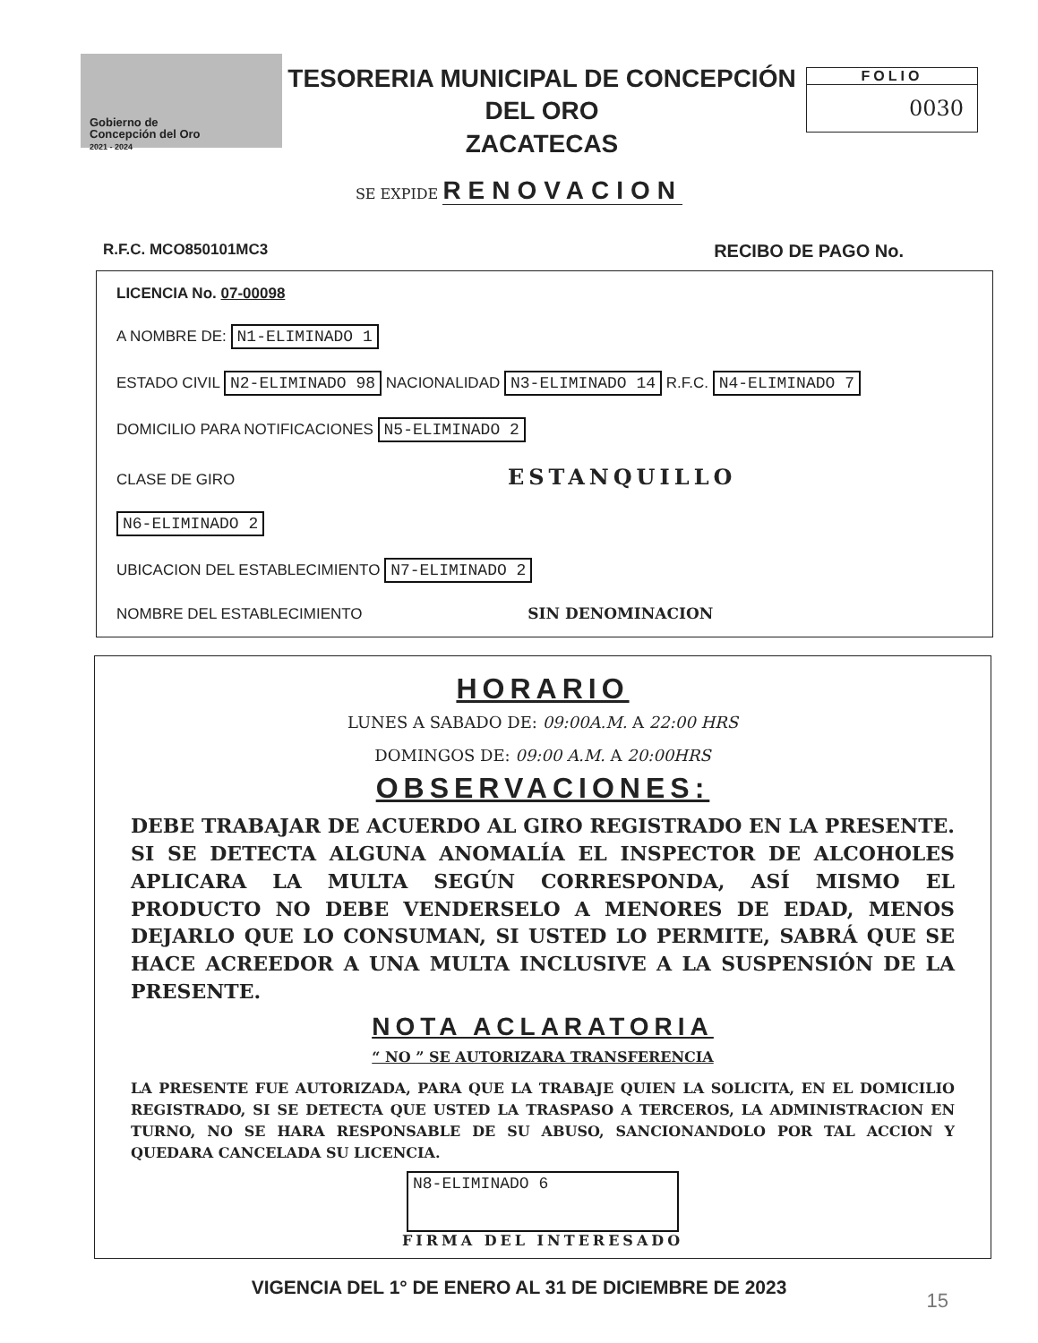Gobierno de
Concepción del Oro
2021 - 2024
TESORERIA MUNICIPAL DE CONCEPCIÓN DEL ORO
ZACATECAS
FOLIO
0030
SE EXPIDE RENOVACION
R.F.C. MCO850101MC3 RECIBO DE PAGO No.
LICENCIA No. 07-00098
A NOMBRE DE: N1-ELIMINADO 1
ESTADO CIVIL N2-ELIMINADO 98 NACIONALIDAD N3-ELIMINADO 14 R.F.C. N4-ELIMINADO 7
DOMICILIO PARA NOTIFICACIONES N5-ELIMINADO 2
CLASE DE GIRO ESTANQUILLO
N6-ELIMINADO 2
UBICACION DEL ESTABLECIMIENTO N7-ELIMINADO 2
NOMBRE DEL ESTABLECIMIENTO SIN DENOMINACION
HORARIO
LUNES A SABADO DE: 09:00A.M. A 22:00 HRS
DOMINGOS DE: 09:00 A.M. A 20:00HRS
OBSERVACIONES:
DEBE TRABAJAR DE ACUERDO AL GIRO REGISTRADO EN LA PRESENTE. SI SE DETECTA ALGUNA ANOMALÍA EL INSPECTOR DE ALCOHOLES APLICARA LA MULTA SEGÚN CORRESPONDA, ASÍ MISMO EL PRODUCTO NO DEBE VENDERSELO A MENORES DE EDAD, MENOS DEJARLO QUE LO CONSUMAN, SI USTED LO PERMITE, SABRÁ QUE SE HACE ACREEDOR A UNA MULTA INCLUSIVE A LA SUSPENSIÓN DE LA PRESENTE.
NOTA ACLARATORIA
“ NO ” SE AUTORIZARA TRANSFERENCIA
LA PRESENTE FUE AUTORIZADA, PARA QUE LA TRABAJE QUIEN LA SOLICITA, EN EL DOMICILIO REGISTRADO, SI SE DETECTA QUE USTED LA TRASPASO A TERCEROS, LA ADMINISTRACION EN TURNO, NO SE HARA RESPONSABLE DE SU ABUSO, SANCIONANDOLO POR TAL ACCION Y QUEDARA CANCELADA SU LICENCIA.
N8-ELIMINADO 6
FIRMA DEL INTERESADO
VIGENCIA DEL 1° DE ENERO AL 31 DE DICIEMBRE DE 2023
15